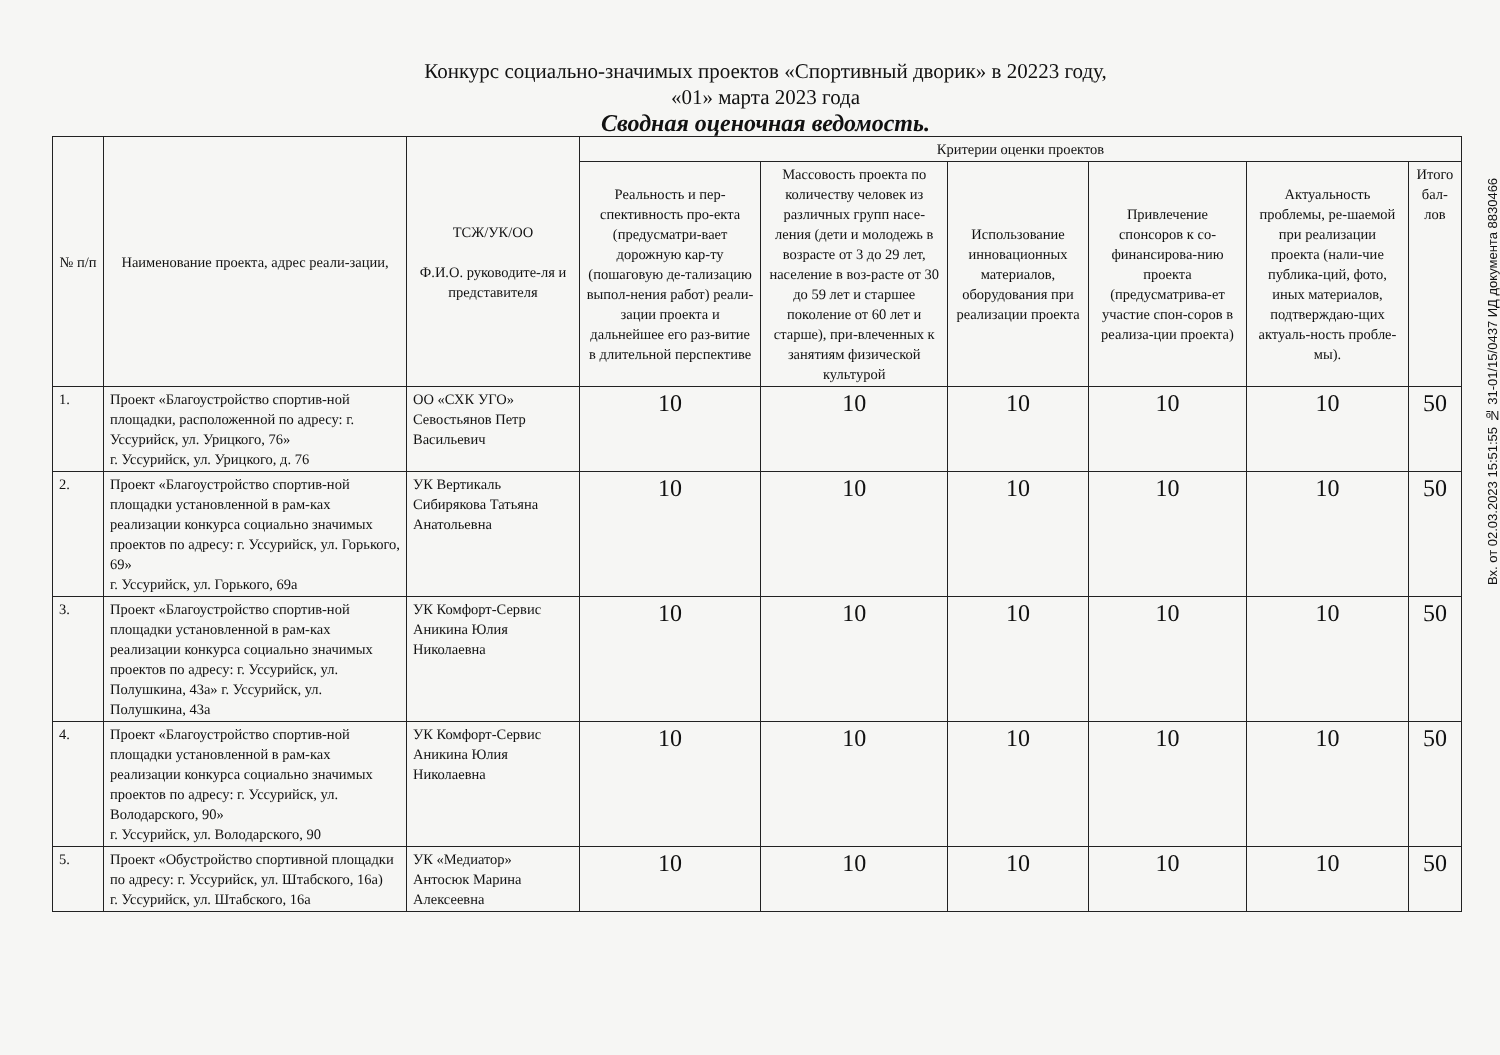Конкурс социально-значимых проектов «Спортивный дворик» в 20223 году,
«01» марта 2023 года
Сводная оценочная ведомость.
| № п/п | Наименование проекта, адрес реали-зации, | ТСЖ/УК/ОО Ф.И.О. руководите-ля и представителя | Критерии оценки проектов | | | | | |
| --- | --- | --- | --- | --- | --- | --- | --- | --- |
| | | | Реальность и пер-спективность про-екта (предусматри-вает дорожную кар-ту (пошаговую де-тализацию выпол-нения работ) реали-зации проекта и дальнейшее его раз-витие в длительной перспективе | Массовость проекта по количеству человек из различных групп насе-ления (дети и молодежь в возрасте от 3 до 29 лет, население в воз-расте от 30 до 59 лет и старшее поколение от 60 лет и старше), при-влеченных к занятиям физической культурой | Использование инновационных материалов, оборудования при реализации проекта | Привлечение спонсоров к со-финансирова-нию проекта (предусматрива-ет участие спон-соров в реализа-ции проекта) | Актуальность проблемы, ре-шаемой при реализации проекта (нали-чие публика-ций, фото, иных материалов, подтверждаю-щих актуаль-ность пробле-мы). | Итого бал-лов |
| 1. | Проект «Благоустройство спортив-ной площадки, расположенной по адресу: г. Уссурийск, ул. Урицкого, 76» г. Уссурийск, ул. Урицкого, д. 76 | ОО «СХК УГО» Севостьянов Петр Васильевич | 10 | 10 | 10 | 10 | 10 | 50 |
| 2. | Проект «Благоустройство спортив-ной площадки установленной в рам-ках реализации конкурса социально значимых проектов по адресу: г. Уссурийск, ул. Горького, 69» г. Уссурийск, ул. Горького, 69а | УК Вертикаль Сибирякова Татьяна Анатольевна | 10 | 10 | 10 | 10 | 10 | 50 |
| 3. | Проект «Благоустройство спортив-ной площадки установленной в рам-ках реализации конкурса социально значимых проектов по адресу: г. Уссурийск, ул. Полушкина, 43а» г. Уссурийск, ул. Полушкина, 43а | УК Комфорт-Сервис Аникина Юлия Николаевна | 10 | 10 | 10 | 10 | 10 | 50 |
| 4. | Проект «Благоустройство спортив-ной площадки установленной в рам-ках реализации конкурса социально значимых проектов по адресу: г. Уссурийск, ул. Володарского, 90» г. Уссурийск, ул. Володарского, 90 | УК Комфорт-Сервис Аникина Юлия Николаевна | 10 | 10 | 10 | 10 | 10 | 50 |
| 5. | Проект «Обустройство спортивной площадки по адресу: г. Уссурийск, ул. Штабского, 16а) г. Уссурийск, ул. Штабского, 16а | УК «Медиатор» Антосюк Марина Алексеевна | 10 | 10 | 10 | 10 | 10 | 50 |
Вх. от 02.03.2023 15:51:55 № 31-01/15/0437 ИД документа 8830466